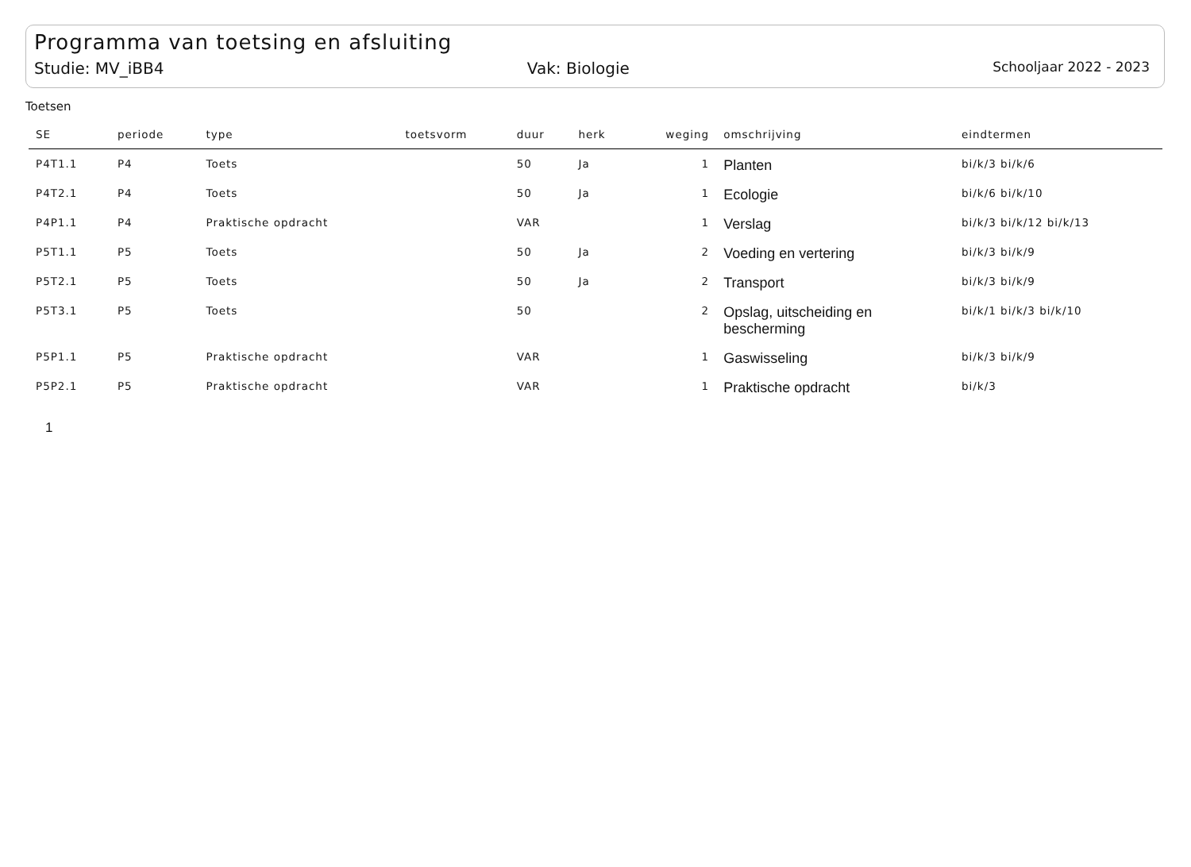Programma van toetsing en afsluiting
Studie: MV_iBB4 Vak: Biologie Schooljaar 2022 - 2023
Toetsen
| SE | periode | type | toetsvorm | duur | herk | weging | omschrijving | eindtermen |
| --- | --- | --- | --- | --- | --- | --- | --- | --- |
| P4T1.1 | P4 | Toets | | 50 | Ja | 1 | Planten | bi/k/3 bi/k/6 |
| P4T2.1 | P4 | Toets | | 50 | Ja | 1 | Ecologie | bi/k/6 bi/k/10 |
| P4P1.1 | P4 | Praktische opdracht | | VAR | | 1 | Verslag | bi/k/3 bi/k/12 bi/k/13 |
| P5T1.1 | P5 | Toets | | 50 | Ja | 2 | Voeding en vertering | bi/k/3 bi/k/9 |
| P5T2.1 | P5 | Toets | | 50 | Ja | 2 | Transport | bi/k/3 bi/k/9 |
| P5T3.1 | P5 | Toets | | 50 | | 2 | Opslag, uitscheiding en bescherming | bi/k/1 bi/k/3 bi/k/10 |
| P5P1.1 | P5 | Praktische opdracht | | VAR | | 1 | Gaswisseling | bi/k/3 bi/k/9 |
| P5P2.1 | P5 | Praktische opdracht | | VAR | | 1 | Praktische opdracht | bi/k/3 |
1